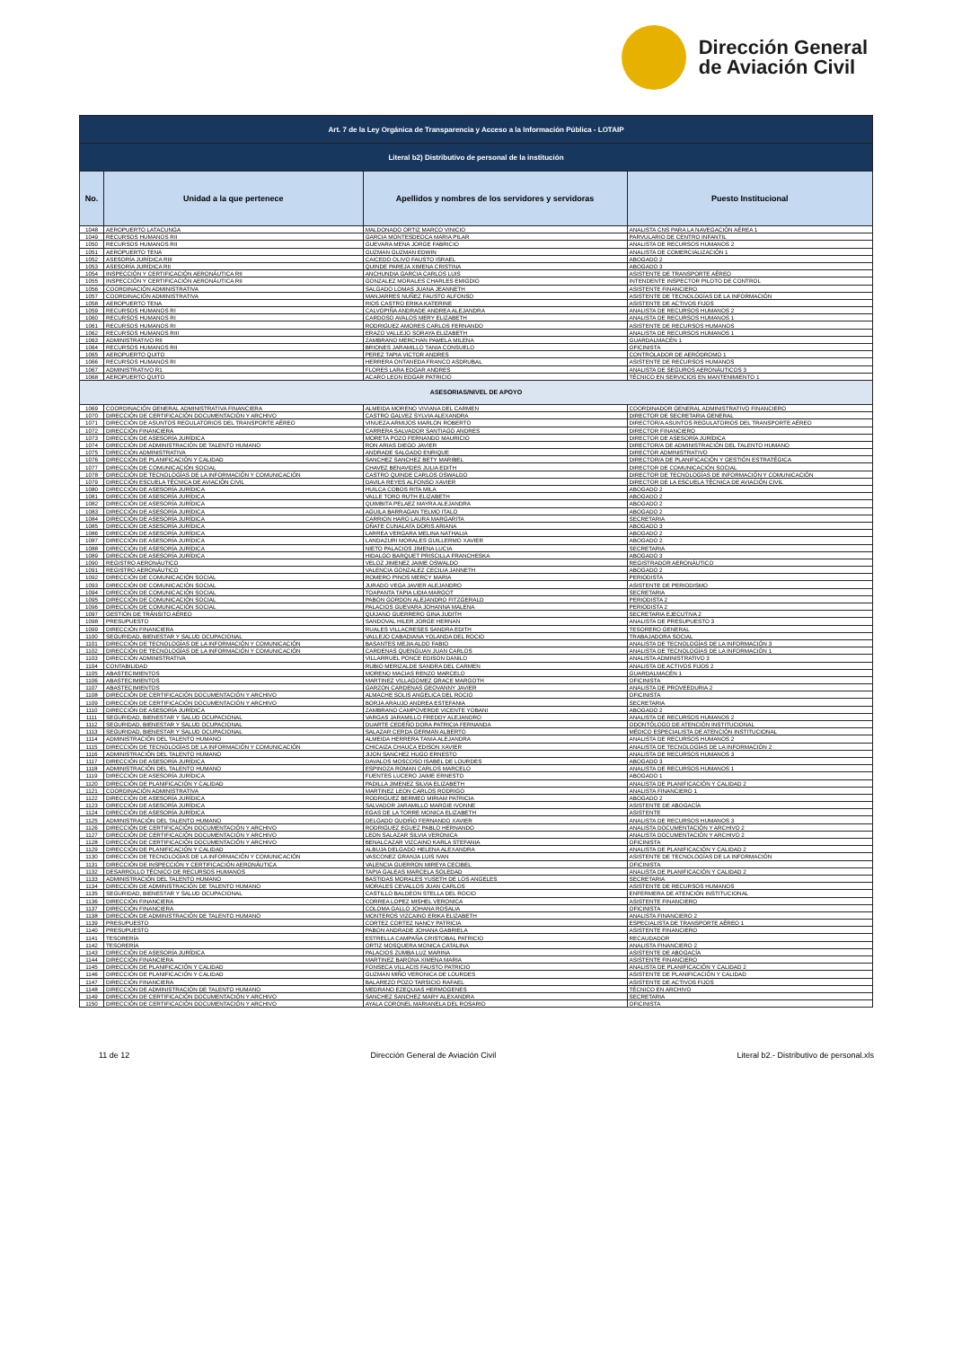Dirección General
de Aviación Civil
| Art. 7 de la Ley Orgánica de Transparencia y Acceso a la Información Pública - LOTAIP | | | |
| Literal b2) Distributivo de personal de la institución | | | |
| No. | Unidad a la que pertenece | Apellidos y nombres de los servidores y servidoras | Puesto Institucional |
| 1048 | AEROPUERTO LATACUNGA | MALDONADO ORTIZ MARCO VINICIO | ANALISTA CNS PARA LA NAVEGACIÓN AÉREA 1 |
| 1049 | RECURSOS HUMANOS RII | GARCIA MONTESDEOCA MARIA PILAR | PARVULARIO DE CENTRO INFANTIL |
| 1050 | RECURSOS HUMANOS RII | GUEVARA MENA JORGE FABRICIO | ANALISTA DE RECURSOS HUMANOS 2 |
| 1051 | AEROPUERTO TENA | GUZMAN GUZMAN EDWIN | ANALISTA DE COMERCIALIZACIÓN 1 |
| 1052 | ASESORÍA JURÍDICA RIII | CAICEDO OLIVO FAUSTO ISRAEL | ABOGADO 2 |
| 1053 | ASESORÍA JURÍDICA RII | QUINDE PAREJA XIMENA CRISTINA | ABOGADO 3 |
| 1054 | INSPECCIÓN Y CERTIFICACIÓN AERONÁUTICA RII | ANCHUNDIA GARCIA CARLOS LUIS | ASISTENTE DE TRANSPORTE AÉREO |
| 1055 | INSPECCIÓN Y CERTIFICACIÓN AERONÁUTICA RII | GONZALEZ MORALES CHARLES EMIGDIO | INTENDENTE INSPECTOR PILOTO DE CONTROL |
| 1056 | COORDINACIÓN ADMINISTRATIVA | SALGADO LOMAS JUANA JEANNETH | ASISTENTE FINANCIERO |
| 1057 | COORDINACIÓN ADMINISTRATIVA | MANJARRES NUÑEZ FAUSTO ALFONSO | ASISTENTE DE TECNOLOGÍAS DE LA INFORMACIÓN |
| 1058 | AEROPUERTO TENA | RIOS CASTRO ERIKA KATERINE | ASISTENTE DE ACTIVOS FIJOS |
| 1059 | RECURSOS HUMANOS RI | CALVOPIÑA ANDRADE ANDREA ALEJANDRA | ANALISTA DE RECURSOS HUMANOS 2 |
| 1060 | RECURSOS HUMANOS RI | CARDOSO AVALOS MERY ELIZABETH | ANALISTA DE RECURSOS HUMANOS 1 |
| 1061 | RECURSOS HUMANOS RI | RODRIGUEZ AMORES CARLOS FERNANDO | ASISTENTE DE RECURSOS HUMANOS |
| 1062 | RECURSOS HUMANOS RIII | ERAZO VALLEJO SORAYA ELIZABETH | ANALISTA DE RECURSOS HUMANOS 1 |
| 1063 | ADMINISTRATIVO RII | ZAMBRANO MERCHAN PAMELA MILENA | GUARDALMACÉN 1 |
| 1064 | RECURSOS HUMANOS RII | BRIONES JARAMILLO TANIA CONSUELO | OFICINISTA |
| 1065 | AEROPUERTO QUITO | PEREZ TAPIA VICTOR ANDRES | CONTROLADOR DE AERÓDROMO 1 |
| 1066 | RECURSOS HUMANOS RI | HERRERA ONTANEDA FRANCO ASDRUBAL | ASISTENTE DE RECURSOS HUMANOS |
| 1067 | ADMINISTRATIVO R1 | FLORES LARA EDGAR ANDRES | ANALISTA DE SEGUROS AERONÁUTICOS 3 |
| 1068 | AEROPUERTO QUITO | ACARO LEON EDGAR PATRICIO | TÉCNICO EN SERVICIOS EN MANTENIMIENTO 1 |
| ASESORIAS/NIVEL DE APOYO | | | |
| 1069 | COORDINACIÓN GENERAL ADMINISTRATIVA FINANCIERA | ALMEIDA MORENO VIVIANA DEL CARMEN | COORDINADOR GENERAL ADMINISTRATIVO FINANCIERO |
| 1070 | DIRECCIÓN DE CERTIFICACIÓN DOCUMENTACIÓN Y ARCHIVO | CASTRO GALVEZ SYLVIA ALEXANDRA | DIRECTOR DE SECRETARIA GENERAL |
| 1071 | DIRECCIÓN DE ASUNTOS REGULATORIOS DEL TRANSPORTE AÉREO | VINUEZA ARMIJOS MARLON ROBERTO | DIRECTOR/A ASUNTOS REGULATORIOS DEL TRANSPORTE AÉREO |
| 1072 | DIRECCIÓN FINANCIERA | CARRERA SALVADOR SANTIAGO ANDRES | DIRECTOR FINANCIERO |
| 1073 | DIRECCIÓN DE ASESORÍA JURÍDICA | MORETA POZO FERNANDO MAURICIO | DIRECTOR DE ASESORÍA JURÍDICA |
| 1074 | DIRECCIÓN DE ADMINISTRACIÓN DE TALENTO HUMANO | RON ARIAS DIEGO JAVIER | DIRECTOR/A DE ADMINISTRACIÓN DEL TALENTO HUMANO |
| 1075 | DIRECCIÓN ADMINISTRATIVA | ANDRADE SALGADO ENRIQUE | DIRECTOR ADMINISTRATIVO |
| 1076 | DIRECCIÓN DE PLANIFICACIÓN Y CALIDAD | SANCHEZ SANCHEZ BETY MARIBEL | DIRECTOR/A DE PLANIFICACIÓN Y GESTIÓN ESTRATÉGICA |
| 1077 | DIRECCIÓN DE COMUNICACIÓN SOCIAL | CHAVEZ BENAVIDES JULIA EDITH | DIRECTOR DE COMUNICACIÓN SOCIAL |
| 1078 | DIRECCIÓN DE TECNOLOGÍAS DE LA INFORMACIÓN Y COMUNICACIÓN | CASTRO QUINDE CARLOS OSWALDO | DIRECTOR DE TECNOLOGÍAS DE INFORMACIÓN Y COMUNICACIÓN |
| 1079 | DIRECCIÓN ESCUELA TÉCNICA DE AVIACIÓN CIVIL | DAVILA REYES ALFONSO XAVIER | DIRECTOR DE LA ESCUELA TÉCNICA DE AVIACIÓN CIVIL |
| 1080 | DIRECCIÓN DE ASESORÍA JURÍDICA | HUILCA COBOS RITA MILA | ABOGADO 2 |
| 1081 | DIRECCIÓN DE ASESORÍA JURÍDICA | VALLE TORO RUTH ELIZABETH | ABOGADO 2 |
| 1082 | DIRECCIÓN DE ASESORÍA JURÍDICA | QUIMBITA PELAEZ MAYRA ALEJANDRA | ABOGADO 2 |
| 1083 | DIRECCIÓN DE ASESORÍA JURÍDICA | AGUILA BARRAGAN TELMO ITALO | ABOGADO 2 |
| 1084 | DIRECCIÓN DE ASESORÍA JURÍDICA | CARRION HARO LAURA MARGARITA | SECRETARIA |
| 1085 | DIRECCIÓN DE ASESORÍA JURÍDICA | OÑATE CUNALATA DORIS ARIANA | ABOGADO 3 |
| 1086 | DIRECCIÓN DE ASESORÍA JURÍDICA | LARREA VERGARA MELINA NATHALIA | ABOGADO 2 |
| 1087 | DIRECCIÓN DE ASESORÍA JURÍDICA | LANDAZURI MORALES GUILLERMO XAVIER | ABOGADO 2 |
| 1088 | DIRECCIÓN DE ASESORÍA JURÍDICA | NIETO PALACIOS JIMENA LUCIA | SECRETARIA |
| 1089 | DIRECCIÓN DE ASESORÍA JURÍDICA | HIDALGO BARQUET PRISCILLA FRANCHESKA | ABOGADO 3 |
| 1090 | REGISTRO AERONÁUTICO | VELOZ JIMENEZ JAIME OSWALDO | REGISTRADOR AERONÁUTICO |
| 1091 | REGISTRO AERONÁUTICO | VALENCIA GONZALEZ CECILIA JANNETH | ABOGADO 2 |
| 1092 | DIRECCIÓN DE COMUNICACIÓN SOCIAL | ROMERO PINOS MERCY MARIA | PERIODISTA |
| 1093 | DIRECCIÓN DE COMUNICACIÓN SOCIAL | JURADO VEGA JAVIER ALEJANDRO | ASISTENTE DE PERIODISMO |
| 1094 | DIRECCIÓN DE COMUNICACIÓN SOCIAL | TOAPANTA TAPIA LIDIA MARGOT | SECRETARIA |
| 1095 | DIRECCIÓN DE COMUNICACIÓN SOCIAL | PABON GORDON ALEJANDRO FITZGERALD | PERIODISTA 2 |
| 1096 | DIRECCIÓN DE COMUNICACIÓN SOCIAL | PALACIOS GUEVARA JOHANNA MALENA | PERIODISTA 2 |
| 1097 | GESTIÓN DE TRÁNSITO AÉREO | QUIJANO GUERRERO GINA JUDITH | SECRETARIA EJECUTIVA 2 |
| 1098 | PRESUPUESTO | SANDOVAL HILER JORGE HERNAN | ANALISTA DE PRESUPUESTO 3 |
| 1099 | DIRECCIÓN FINANCIERA | RUALES VILLACRESES SANDRA EDITH | TESORERO GENERAL |
| 1100 | SEGURIDAD, BIENESTAR Y SALUD OCUPACIONAL | VALLEJO CABADIANA YOLANDA DEL ROCIO | TRABAJADORA SOCIAL |
| 1101 | DIRECCIÓN DE TECNOLOGÍAS DE LA INFORMACIÓN Y COMUNICACIÓN | BASANTES MEJIA ALDO FABIO | ANALISTA DE TECNOLOGÍAS DE LA INFORMACIÓN 3 |
| 1102 | DIRECCIÓN DE TECNOLOGÍAS DE LA INFORMACIÓN Y COMUNICACIÓN | CARDENAS QUENGUAN JUAN CARLOS | ANALISTA DE TECNOLOGÍAS DE LA INFORMACIÓN 1 |
| 1103 | DIRECCIÓN ADMINISTRATIVA | VILLARRUEL PONCE EDISON DANILO | ANALISTA ADMINISTRATIVO 3 |
| 1104 | CONTABILIDAD | RUBIO MERIZALDE SANDRA DEL CARMEN | ANALISTA DE ACTIVOS FIJOS 2 |
| 1105 | ABASTECIMIENTOS | MORENO MACIAS RENZO MARCELO | GUARDALMACÉN 1 |
| 1106 | ABASTECIMIENTOS | MARTINEZ VILLAGOMEZ GRACE MARGOTH | OFICINISTA |
| 1107 | ABASTECIMIENTOS | GARZON CARDENAS GEOVANNY JAVIER | ANALISTA DE PROVEEDURIA 2 |
| 1108 | DIRECCIÓN DE CERTIFICACIÓN DOCUMENTACIÓN Y ARCHIVO | ALMACHE SOLIS ANGELICA DEL ROCIO | OFICINISTA |
| 1109 | DIRECCIÓN DE CERTIFICACIÓN DOCUMENTACIÓN Y ARCHIVO | BORJA ARAUJO ANDREA ESTEFANIA | SECRETARIA |
| 1110 | DIRECCIÓN DE ASESORÍA JURÍDICA | ZAMBRANO CAMPOVERDE VICENTE YOBANI | ABOGADO 2 |
| 1111 | SEGURIDAD, BIENESTAR Y SALUD OCUPACIONAL | VARGAS JARAMILLO FREDDY ALEJANDRO | ANALISTA DE RECURSOS HUMANOS 2 |
| 1112 | SEGURIDAD, BIENESTAR Y SALUD OCUPACIONAL | DUARTE CEDEÑO DORA PATRICIA FERNANDA | ODONTÓLOGO DE ATENCIÓN INSTITUCIONAL |
| 1113 | SEGURIDAD, BIENESTAR Y SALUD OCUPACIONAL | SALAZAR CERDA GERMAN ALBERTO | MÉDICO ESPECIALISTA DE ATENCIÓN INSTITUCIONAL |
| 1114 | ADMINISTRACIÓN DEL TALENTO HUMANO | ALMEIDA HERRERA TANIA ALEJANDRA | ANALISTA DE RECURSOS HUMANOS 2 |
| 1115 | DIRECCIÓN DE TECNOLOGÍAS DE LA INFORMACIÓN Y COMUNICACIÓN | CHICAIZA CHAUCA EDISON XAVIER | ANALISTA DE TECNOLOGÍAS DE LA INFORMACIÓN 2 |
| 1116 | ADMINISTRACIÓN DEL TALENTO HUMANO | JIJON SANCHEZ HUGO ERNESTO | ANALISTA DE RECURSOS HUMANOS 3 |
| 1117 | DIRECCIÓN DE ASESORÍA JURÍDICA | DAVALOS MOSCOSO ISABEL DE LOURDES | ABOGADO 3 |
| 1118 | ADMINISTRACIÓN DEL TALENTO HUMANO | ESPINOZA ROMAN CARLOS MARCELO | ANALISTA DE RECURSOS HUMANOS 1 |
| 1119 | DIRECCIÓN DE ASESORÍA JURÍDICA | FUENTES LUCERO JAIME ERNESTO | ABOGADO 1 |
| 1120 | DIRECCIÓN DE PLANIFICACIÓN Y CALIDAD | PADILLA JIMENEZ SILVIA ELIZABETH | ANALISTA DE PLANIFICACIÓN Y CALIDAD 2 |
| 1121 | COORDINACIÓN ADMINISTRATIVA | MARTINEZ LEON CARLOS RODRIGO | ANALISTA FINANCIERO 1 |
| 1122 | DIRECCIÓN DE ASESORÍA JURÍDICA | RODRIGUEZ BERMEO MIRIAM PATRICIA | ABOGADO 2 |
| 1123 | DIRECCIÓN DE ASESORÍA JURÍDICA | SALVADOR JARAMILLO MARGIE IVONNE | ASISTENTE DE ABOGACÍA |
| 1124 | DIRECCIÓN DE ASESORÍA JURÍDICA | EGAS DE LA TORRE MONICA ELIZABETH | ASISTENTE |
| 1125 | ADMINISTRACIÓN DEL TALENTO HUMANO | DELGADO GUDIÑO FERNANDO XAVIER | ANALISTA DE RECURSOS HUMANOS 3 |
| 1126 | DIRECCIÓN DE CERTIFICACIÓN DOCUMENTACIÓN Y ARCHIVO | RODRIGUEZ EGUEZ PABLO HERNANDO | ANALISTA DOCUMENTACIÓN Y ARCHIVO 2 |
| 1127 | DIRECCIÓN DE CERTIFICACIÓN DOCUMENTACIÓN Y ARCHIVO | LEON SALAZAR SILVIA VERONICA | ANALISTA DOCUMENTACIÓN Y ARCHIVO 2 |
| 1128 | DIRECCIÓN DE CERTIFICACIÓN DOCUMENTACIÓN Y ARCHIVO | BENALCAZAR VIZCAINO KARLA STEFANIA | OFICINISTA |
| 1129 | DIRECCIÓN DE PLANIFICACIÓN Y CALIDAD | ALBUJA DELGADO HELENA ALEXANDRA | ANALISTA DE PLANIFICACIÓN Y CALIDAD 2 |
| 1130 | DIRECCIÓN DE TECNOLOGÍAS DE LA INFORMACIÓN Y COMUNICACIÓN | VASCONEZ GRANJA LUIS IVAN | ASISTENTE DE TECNOLOGÍAS DE LA INFORMACIÓN |
| 1131 | DIRECCIÓN DE INSPECCIÓN Y CERTIFICACIÓN AERONÁUTICA | VALENCIA GUERRON MIREYA CECIBEL | OFICINISTA |
| 1132 | DESARROLLO TÉCNICO DE RECURSOS HUMANOS | TAPIA GALEAS MARCELA SOLEDAD | ANALISTA DE PLANIFICACIÓN Y CALIDAD 2 |
| 1133 | ADMINISTRACIÓN DEL TALENTO HUMANO | BASTIDAS MORALES YUSETH DE LOS ANGELES | SECRETARIA |
| 1134 | DIRECCIÓN DE ADMINISTRACIÓN DE TALENTO HUMANO | MORALES CEVALLOS JUAN CARLOS | ASISTENTE DE RECURSOS HUMANOS |
| 1135 | SEGURIDAD, BIENESTAR Y SALUD OCUPACIONAL | CASTILLO BALDEON STELLA DEL ROCIO | ENFERMERA DE ATENCIÓN INSTITUCIONAL |
| 1136 | DIRECCIÓN FINANCIERA | CORREA LOPEZ MISHEL VERONICA | ASISTENTE FINANCIERO |
| 1137 | DIRECCIÓN FINANCIERA | COLOMA GALLO JOHANA ROSALIA | OFICINISTA |
| 1138 | DIRECCIÓN DE ADMINISTRACIÓN DE TALENTO HUMANO | MONTEROS VIZCAINO ERIKA ELIZABETH | ANALISTA FINANCIERO 2 |
| 1139 | PRESUPUESTO | CORTEZ CORTEZ NANCY PATRICIA | ESPECIALISTA DE TRANSPORTE AÉREO 1 |
| 1140 | PRESUPUESTO | PABON ANDRADE JOHANA GABRIELA | ASISTENTE FINANCIERO |
| 1141 | TESORERÍA | ESTRELLA CAMPAÑA CRISTOBAL PATRICIO | RECAUDADOR |
| 1142 | TESORERÍA | ORTIZ MOSQUERA MONICA CATALINA | ANALISTA FINANCIERO 2 |
| 1143 | DIRECCIÓN DE ASESORÍA JURÍDICA | PALACIOS ZUMBA LUZ MARINA | ASISTENTE DE ABOGACÍA |
| 1144 | DIRECCIÓN FINANCIERA | MARTINEZ BARONA XIMENA MARIA | ASISTENTE FINANCIERO |
| 1145 | DIRECCIÓN DE PLANIFICACIÓN Y CALIDAD | FONSECA VILLACIS FAUSTO PATRICIO | ANALISTA DE PLANIFICACIÓN Y CALIDAD 2 |
| 1146 | DIRECCIÓN DE PLANIFICACIÓN Y CALIDAD | GUZMAN MIÑO VERONICA DE LOURDES | ASISTENTE DE PLANIFICACIÓN Y CALIDAD |
| 1147 | DIRECCIÓN FINANCIERA | BALAREZO POZO TARSICIO RAFAEL | ASISTENTE DE ACTIVOS FIJOS |
| 1148 | DIRECCIÓN DE ADMINISTRACIÓN DE TALENTO HUMANO | MEDRANO EZEQUIAS HERMOGENES | TÉCNICO EN ARCHIVO |
| 1149 | DIRECCIÓN DE CERTIFICACIÓN DOCUMENTACIÓN Y ARCHIVO | SANCHEZ SANCHEZ MARY ALEXANDRA | SECRETARIA |
| 1150 | DIRECCIÓN DE CERTIFICACIÓN DOCUMENTACIÓN Y ARCHIVO | AYALA CORONEL MARIANELA DEL ROSARIO | OFICINISTA |
11 de 12 Dirección General de Aviación Civil Literal b2.- Distributivo de personal.xls